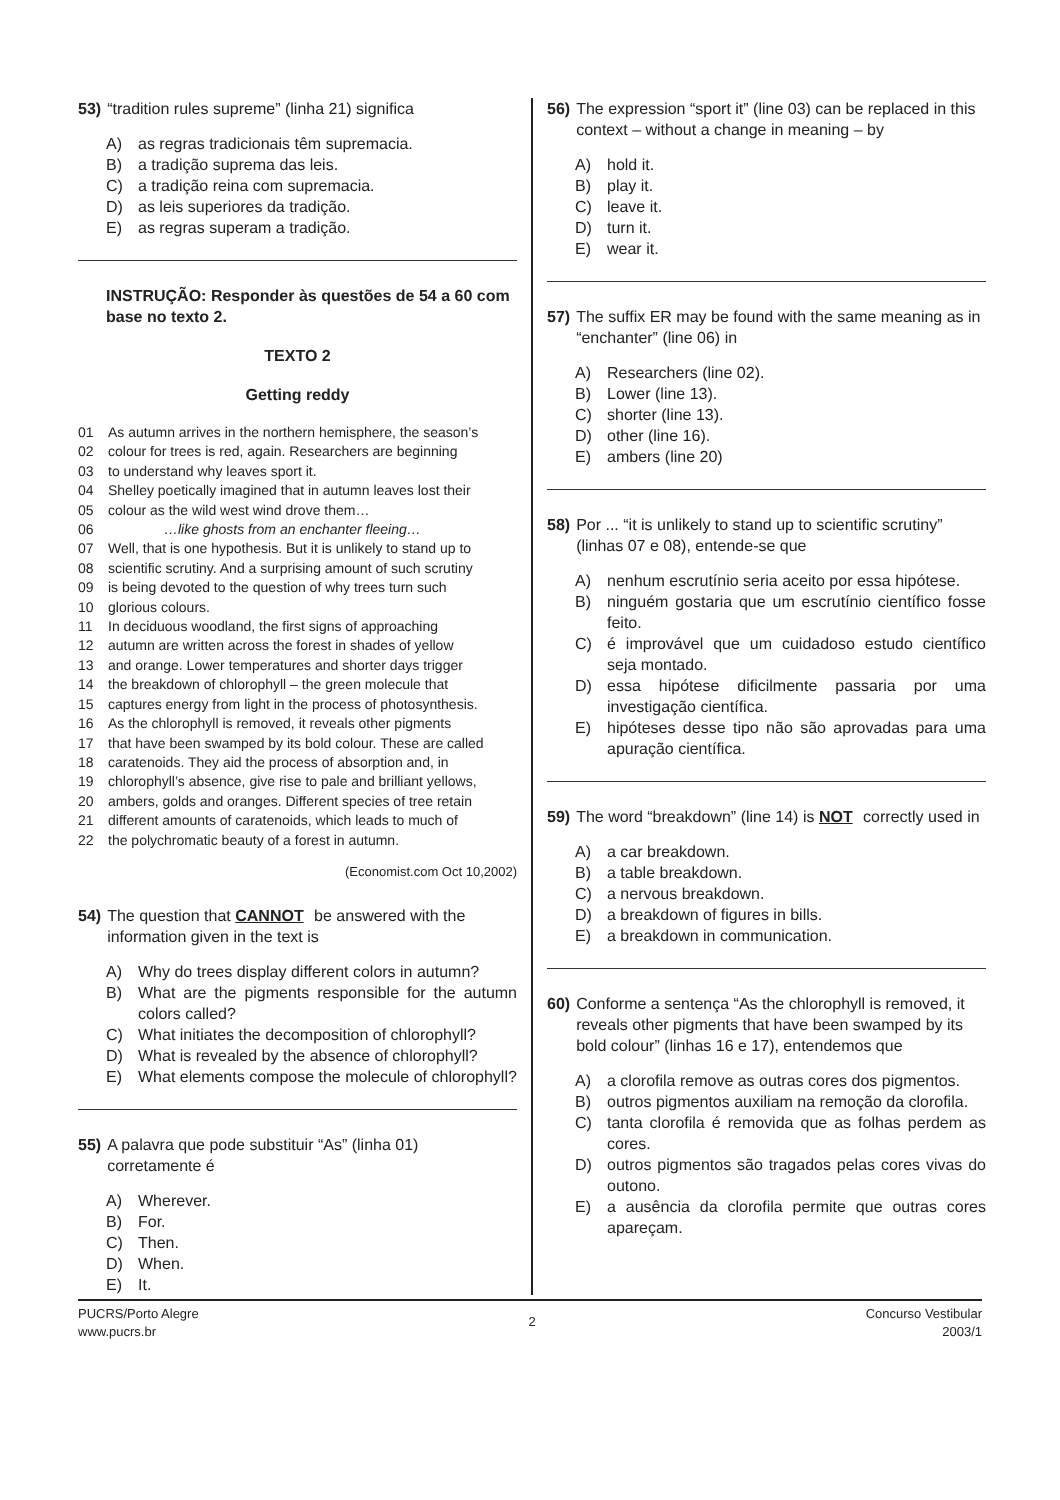53) “tradition rules supreme” (linha 21) significa
A) as regras tradicionais têm supremacia.
B) a tradição suprema das leis.
C) a tradição reina com supremacia.
D) as leis superiores da tradição.
E) as regras superam a tradição.
INSTRUÇÃO: Responder às questões de 54 a 60 com base no texto 2.
TEXTO 2
Getting reddy
01 As autumn arrives in the northern hemisphere, the season’s
02 colour for trees is red, again. Researchers are beginning
03 to understand why leaves sport it.
04 Shelley poetically imagined that in autumn leaves lost their
05 colour as the wild west wind drove them…
06 …like ghosts from an enchanter fleeing…
07 Well, that is one hypothesis. But it is unlikely to stand up to
08 scientific scrutiny. And a surprising amount of such scrutiny
09 is being devoted to the question of why trees turn such
10 glorious colours.
11 In deciduous woodland, the first signs of approaching
12 autumn are written across the forest in shades of yellow
13 and orange. Lower temperatures and shorter days trigger
14 the breakdown of chlorophyll – the green molecule that
15 captures energy from light in the process of photosynthesis.
16 As the chlorophyll is removed, it reveals other pigments
17 that have been swamped by its bold colour. These are called
18 caratenoids. They aid the process of absorption and, in
19 chlorophyll’s absence, give rise to pale and brilliant yellows,
20 ambers, golds and oranges. Different species of tree retain
21 different amounts of caratenoids, which leads to much of
22 the polychromatic beauty of a forest in autumn.
(Economist.com Oct 10,2002)
54) The question that CANNOT be answered with the information given in the text is
A) Why do trees display different colors in autumn?
B) What are the pigments responsible for the autumn colors called?
C) What initiates the decomposition of chlorophyll?
D) What is revealed by the absence of chlorophyll?
E) What elements compose the molecule of chlorophyll?
55) A palavra que pode substituir “As” (linha 01) corretamente é
A) Wherever.
B) For.
C) Then.
D) When.
E) It.
56) The expression “sport it” (line 03) can be replaced in this context – without a change in meaning – by
A) hold it.
B) play it.
C) leave it.
D) turn it.
E) wear it.
57) The suffix ER may be found with the same meaning as in “enchanter” (line 06) in
A) Researchers (line 02).
B) Lower (line 13).
C) shorter (line 13).
D) other (line 16).
E) ambers (line 20)
58) Por ... “it is unlikely to stand up to scientific scrutiny” (linhas 07 e 08), entende-se que
A) nenhum escrutínio seria aceito por essa hipótese.
B) ninguém gostaria que um escrutínio científico fosse feito.
C) é improvável que um cuidadoso estudo científico seja montado.
D) essa hipótese dificilmente passaria por uma investigação científica.
E) hipóteses desse tipo não são aprovadas para uma apuração científica.
59) The word “breakdown” (line 14) is NOT correctly used in
A) a car breakdown.
B) a table breakdown.
C) a nervous breakdown.
D) a breakdown of figures in bills.
E) a breakdown in communication.
60) Conforme a sentença “As the chlorophyll is removed, it reveals other pigments that have been swamped by its bold colour” (linhas 16 e 17), entendemos que
A) a clorofila remove as outras cores dos pigmentos.
B) outros pigmentos auxiliam na remoção da clorofila.
C) tanta clorofila é removida que as folhas perdem as cores.
D) outros pigmentos são tragados pelas cores vivas do outono.
E) a ausência da clorofila permite que outras cores apareçam.
PUCRS/Porto Alegre
www.pucrs.br
2
Concurso Vestibular
2003/1